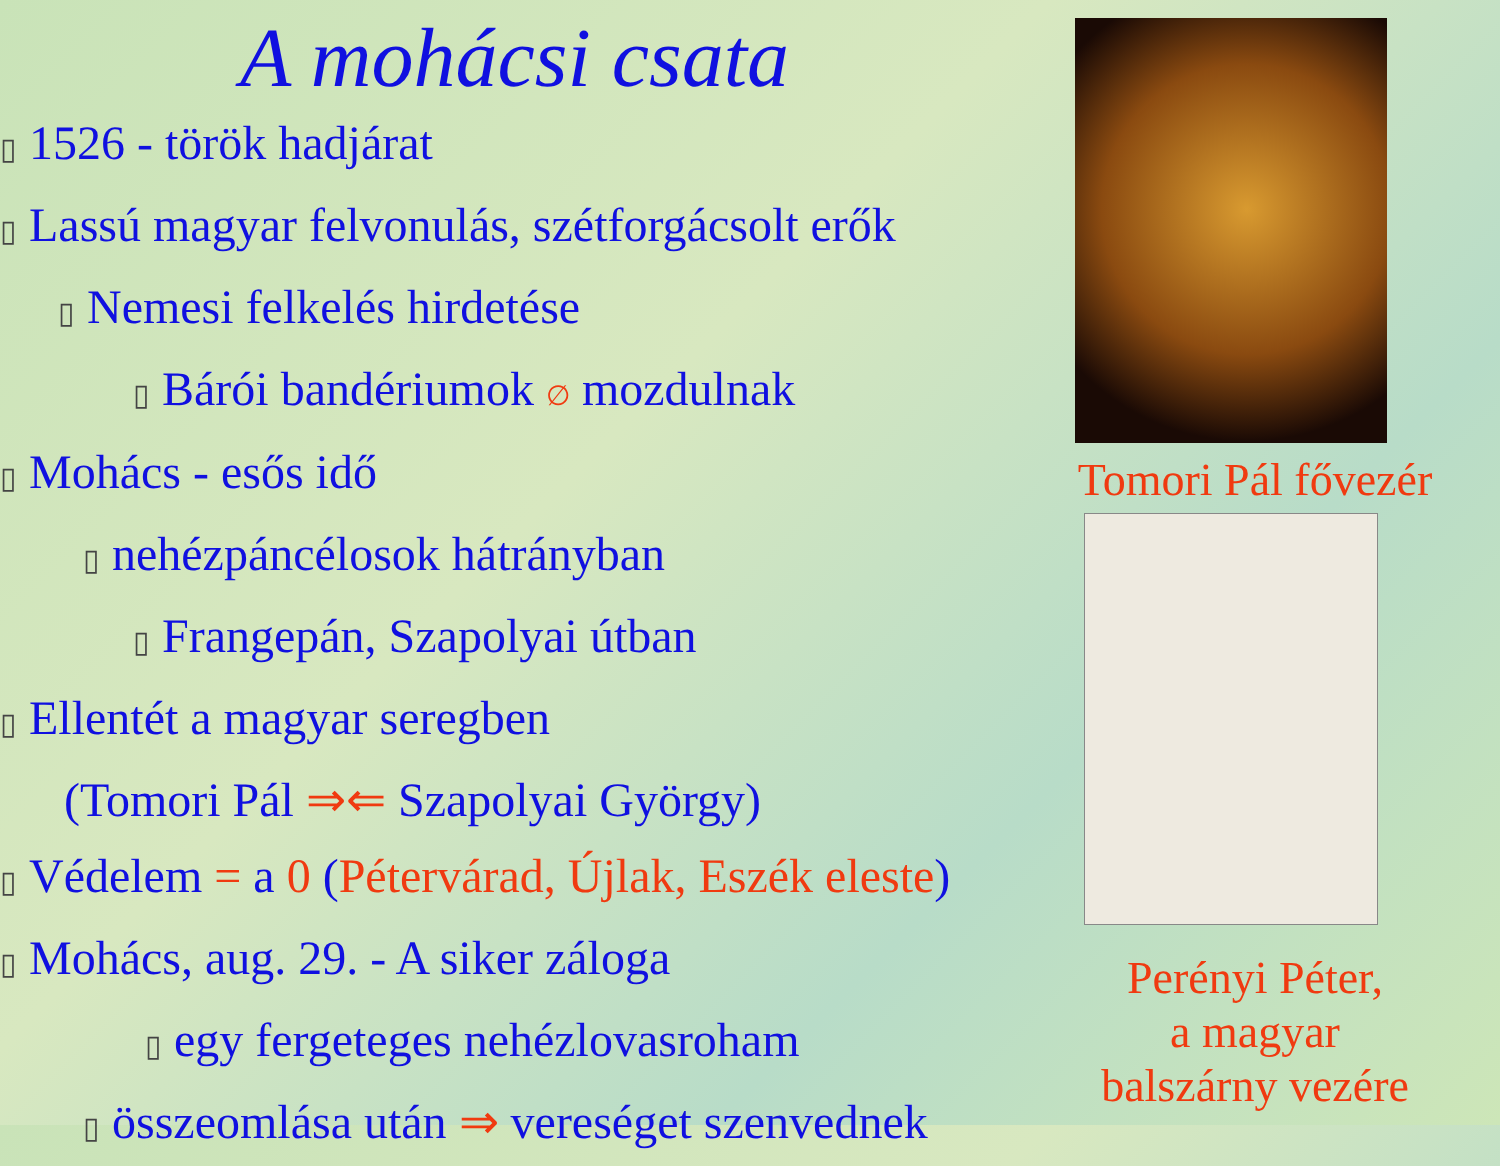A mohácsi csata
▯ 1526 - török hadjárat
▯ Lassú magyar felvonulás, szétforgácsolt erők
▯ Nemesi felkelés hirdetése
▯ Bárói bandériumok ∅ mozdulnak
▯ Mohács - esős idő
▯ nehézpáncélosok hátrányban
▯ Frangepán, Szapolyai útban
▯ Ellentét a magyar seregben
(Tomori Pál ⇒⇐ Szapolyai György)
▯ Védelem = a 0 (Pétervárad, Újlak, Eszék eleste)
▯ Mohács, aug. 29. - A siker záloga
▯ egy fergeteges nehézlovasroham
▯ összeomlása után ⇒ vereséget szenvednek
Tomori Pál fővezér
Perényi Péter,
a magyar
balszárny vezére